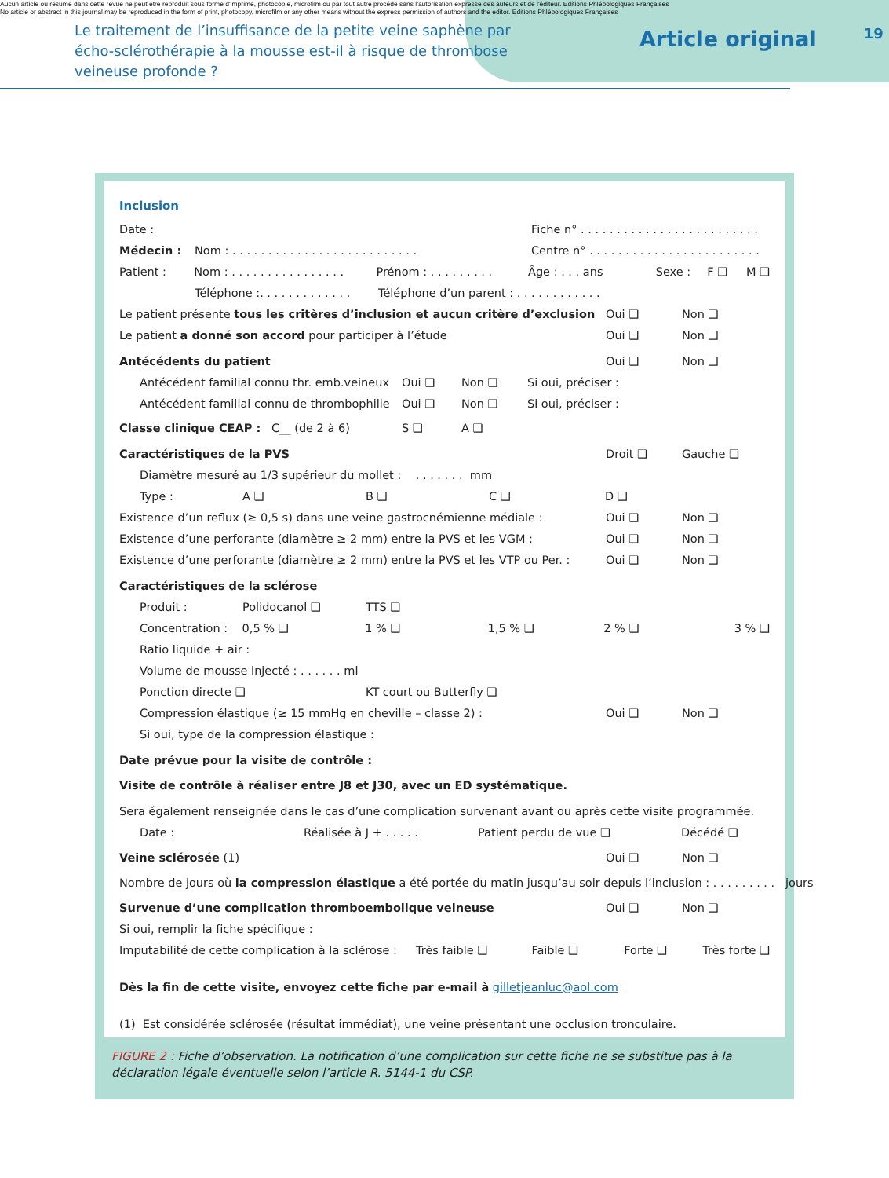Aucun article ou résumé dans cette revue ne peut être reproduit sous forme d'imprimé, photocopie, microfilm ou par tout autre procédé sans l'autorisation expresse des auteurs et de l'éditeur. Editions Phlébologiques Françaises
No article or abstract in this journal may be reproduced in the form of print, photocopy, microfilm or any other means without the express permission of authors and the editor. Editions Phlébologiques Françaises
Le traitement de l’insuffisance de la petite veine saphène par écho-sclérothérapie à la mousse est-il à risque de thrombose veineuse profonde ?
Article original
19
Inclusion
Date : Fiche n° . . . . . . . . . . . . . . . . . . . . . . . . .
Médecin : Nom : . . . . . . . . . . . . . . . . . . . . . . . . . . Centre n° . . . . . . . . . . . . . . . . . . . . . . . .
Patient : Nom : . . . . . . . . . . . . . . . . Prénom : . . . . . . . . . Âge : . . . ans Sexe : F ❑ M ❑
Téléphone :. . . . . . . . . . . . . Téléphone d’un parent : . . . . . . . . . . . .
Le patient présente tous les critères d’inclusion et aucun critère d’exclusion Oui ❑ Non ❑
Le patient a donné son accord pour participer à l’étude Oui ❑ Non ❑
Antécédents du patient Oui ❑ Non ❑
Antécédent familial connu thr. emb.veineux Oui ❑ Non ❑ Si oui, préciser :
Antécédent familial connu de thrombophilie Oui ❑ Non ❑ Si oui, préciser :
Classe clinique CEAP : C__ (de 2 à 6) S ❑ A ❑
Caractéristiques de la PVS Droit ❑ Gauche ❑
Diamètre mesuré au 1/3 supérieur du mollet : . . . . . . . mm
Type : A ❑ B ❑ C ❑ D ❑
Existence d’un reflux (≥ 0,5 s) dans une veine gastrocnémienne médiale : Oui ❑ Non ❑
Existence d’une perforante (diamètre ≥ 2 mm) entre la PVS et les VGM : Oui ❑ Non ❑
Existence d’une perforante (diamètre ≥ 2 mm) entre la PVS et les VTP ou Per. : Oui ❑ Non ❑
Caractéristiques de la sclérose
Produit : Polidocanol ❑ TTS ❑
Concentration : 0,5 % ❑ 1 % ❑ 1,5 % ❑ 2 % ❑ 3 % ❑
Ratio liquide + air :
Volume de mousse injecté : . . . . . . ml
Ponction directe ❑ KT court ou Butterfly ❑
Compression élastique (≥ 15 mmHg en cheville – classe 2) : Oui ❑ Non ❑
Si oui, type de la compression élastique :
Date prévue pour la visite de contrôle :
Visite de contrôle à réaliser entre J8 et J30, avec un ED systématique.
Sera également renseignée dans le cas d’une complication survenant avant ou après cette visite programmée.
Date : Réalisée à J + . . . . . Patient perdu de vue ❑ Décédé ❑
Veine sclérosée (1) Oui ❑ Non ❑
Nombre de jours où la compression élastique a été portée du matin jusqu’au soir depuis l’inclusion : . . . . . . . . . jours
Survenue d’une complication thromboembolique veineuse Oui ❑ Non ❑
Si oui, remplir la fiche spécifique :
Imputabilité de cette complication à la sclérose : Très faible ❑ Faible ❑ Forte ❑ Très forte ❑
Dès la fin de cette visite, envoyez cette fiche par e-mail à gilletjeanluc@aol.com
(1) Est considérée sclérosée (résultat immédiat), une veine présentant une occlusion tronculaire.
FIGURE 2 : Fiche d’observation. La notification d’une complication sur cette fiche ne se substitue pas à la déclaration légale éventuelle selon l’article R. 5144-1 du CSP.